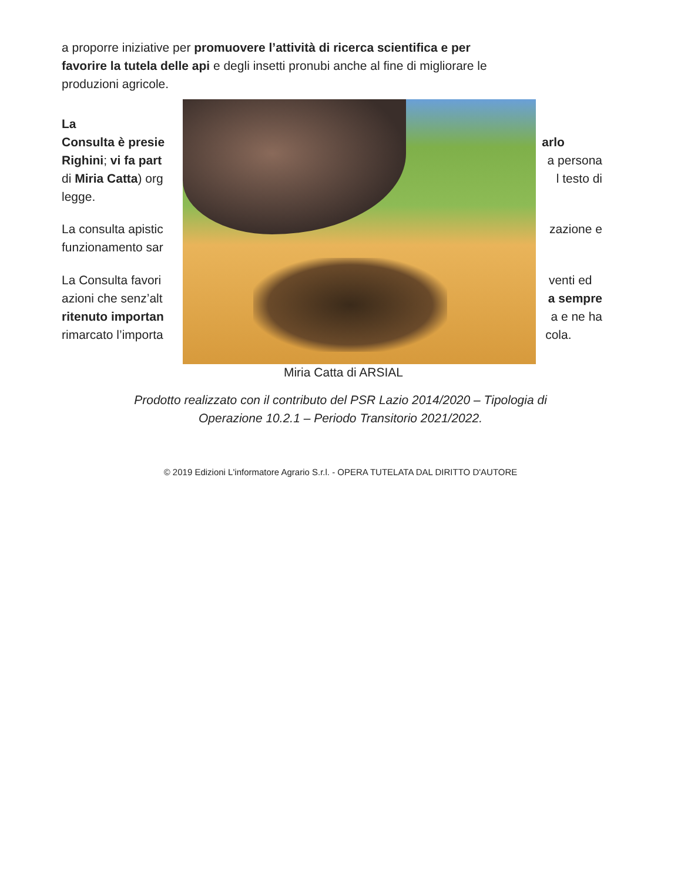a proporre iniziative per promuovere l’attività di ricerca scientifica e per
favorire la tutela delle api e degli insetti pronubi anche al fine di migliorare le
produzioni agricole.
La
Consulta è presie arlo
Righini; vi fa part a persona
di Miria Catta) org l testo di
legge.
La consulta apistic zazione e
funzionamento sar .
La Consulta favori venti ed
azioni che senz’alt a sempre
ritenuto importan a e ne ha
rimarcato l’importa cola.
Miria Catta di ARSIAL
Prodotto realizzato con il contributo del PSR Lazio 2014/2020 – Tipologia di
Operazione 10.2.1 – Periodo Transitorio 2021/2022.
© 2019 Edizioni L'informatore Agrario S.r.l. - OPERA TUTELATA DAL DIRITTO D'AUTORE